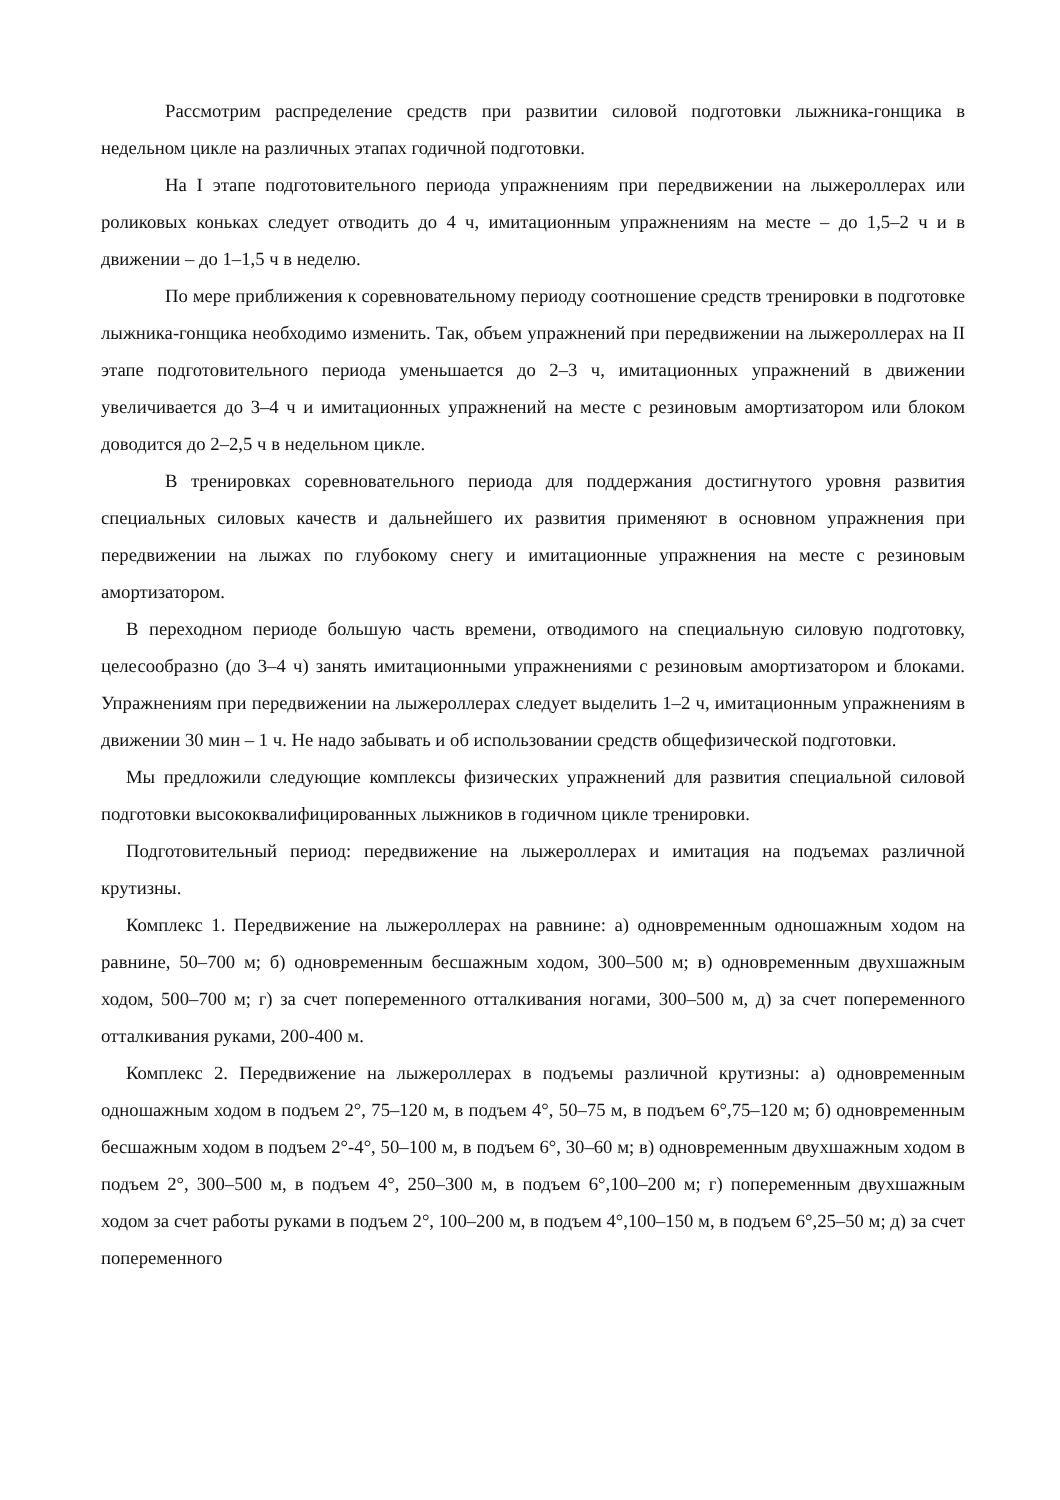Рассмотрим распределение средств при развитии силовой подготовки лыжника-гонщика в недельном цикле на различных этапах годичной подготовки.
На I этапе подготовительного периода упражнениям при передвижении на лыжероллерах или роликовых коньках следует отводить до 4 ч, имитационным упражнениям на месте – до 1,5–2 ч и в движении – до 1–1,5 ч в неделю.
По мере приближения к соревновательному периоду соотношение средств тренировки в подготовке лыжника-гонщика необходимо изменить. Так, объем упражнений при передвижении на лыжероллерах на II этапе подготовительного периода уменьшается до 2–3 ч, имитационных упражнений в движении увеличивается до 3–4 ч и имитационных упражнений на месте с резиновым амортизатором или блоком доводится до 2–2,5 ч в недельном цикле.
В тренировках соревновательного периода для поддержания достигнутого уровня развития специальных силовых качеств и дальнейшего их развития применяют в основном упражнения при передвижении на лыжах по глубокому снегу и имитационные упражнения на месте с резиновым амортизатором.
В переходном периоде большую часть времени, отводимого на специальную силовую подготовку, целесообразно (до 3–4 ч) занять имитационными упражнениями с резиновым амортизатором и блоками. Упражнениям при передвижении на лыжероллерах следует выделить 1–2 ч, имитационным упражнениям в движении 30 мин – 1 ч. Не надо забывать и об использовании средств общефизической подготовки.
Мы предложили следующие комплексы физических упражнений для развития специальной силовой подготовки высококвалифицированных лыжников в годичном цикле тренировки.
Подготовительный период: передвижение на лыжероллерах и имитация на подъемах различной крутизны.
Комплекс 1. Передвижение на лыжероллерах на равнине: а) одновременным одношажным ходом на равнине, 50–700 м; б) одновременным бесшажным ходом, 300–500 м; в) одновременным двухшажным ходом, 500–700 м; г) за счет попеременного отталкивания ногами, 300–500 м, д) за счет попеременного отталкивания руками, 200-400 м.
Комплекс 2. Передвижение на лыжероллерах в подъемы различной крутизны: а) одновременным одношажным ходом в подъем 2°, 75–120 м, в подъем 4°, 50–75 м, в подъем 6°,75–120 м; б) одновременным бесшажным ходом в подъем 2°-4°, 50–100 м, в подъем 6°, 30–60 м; в) одновременным двухшажным ходом в подъем 2°, 300–500 м, в подъем 4°, 250–300 м, в подъем 6°,100–200 м; г) попеременным двухшажным ходом за счет работы руками в подъем 2°, 100–200 м, в подъем 4°,100–150 м, в подъем 6°,25–50 м; д) за счет попеременного